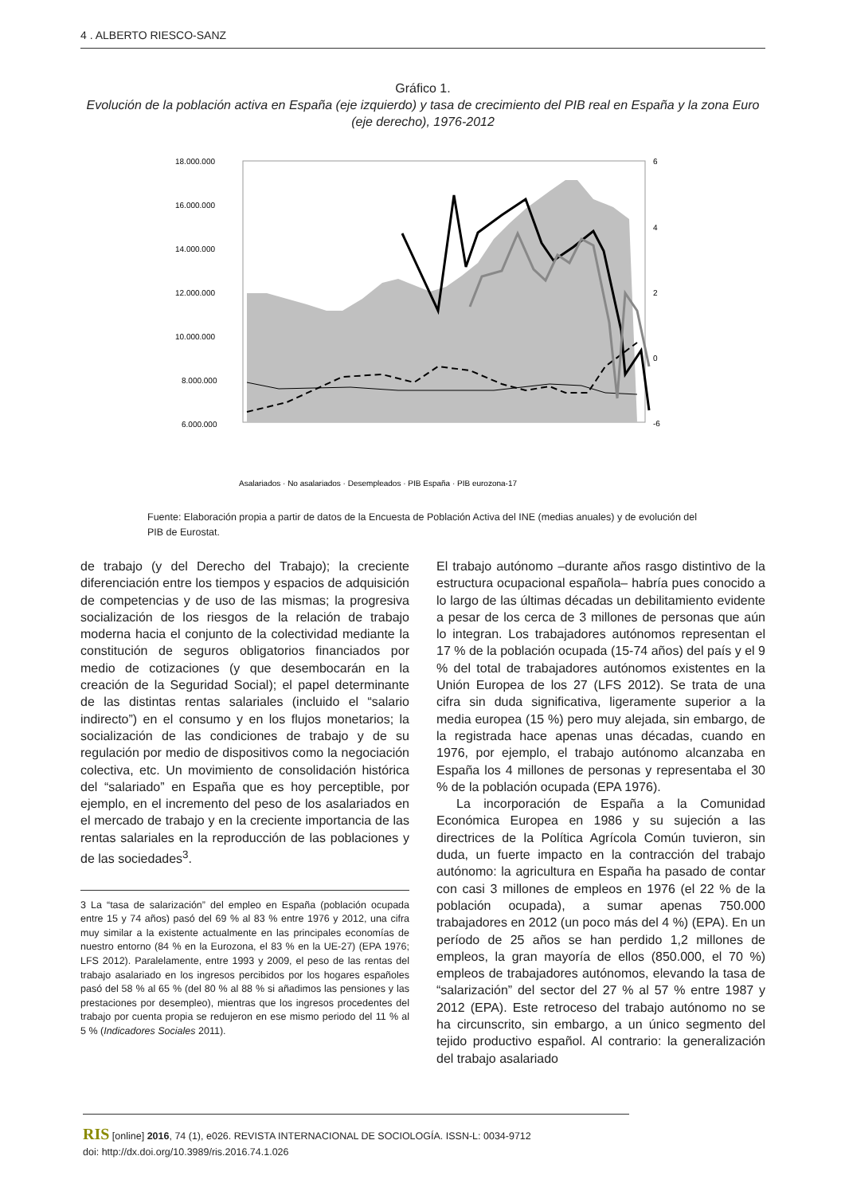4 . ALBERTO RIESCO-SANZ
Gráfico 1.
Evolución de la población activa en España (eje izquierdo) y tasa de crecimiento del PIB real en España y la zona Euro (eje derecho), 1976-2012
18.000.000
16.000.000
14.000.000
12.000.000
10.000.000
8.000.000
6.000.000
6
4
2
0
-6
Asalariados · No asalariados · Desempleados · PIB España · PIB eurozona-17
Fuente: Elaboración propia a partir de datos de la Encuesta de Población Activa del INE (medias anuales) y de evolución del PIB de Eurostat.
de trabajo (y del Derecho del Trabajo); la creciente diferenciación entre los tiempos y espacios de adquisición de competencias y de uso de las mismas; la progresiva socialización de los riesgos de la relación de trabajo moderna hacia el conjunto de la colectividad mediante la constitución de seguros obligatorios financiados por medio de cotizaciones (y que desembocarán en la creación de la Seguridad Social); el papel determinante de las distintas rentas salariales (incluido el “salario indirecto”) en el consumo y en los flujos monetarios; la socialización de las condiciones de trabajo y de su regulación por medio de dispositivos como la negociación colectiva, etc. Un movimiento de consolidación histórica del “salariado” en España que es hoy perceptible, por ejemplo, en el incremento del peso de los asalariados en el mercado de trabajo y en la creciente importancia de las rentas salariales en la reproducción de las poblaciones y de las sociedades<sup>3</sup>.
3 La “tasa de salarización” del empleo en España (población ocupada entre 15 y 74 años) pasó del 69 % al 83 % entre 1976 y 2012, una cifra muy similar a la existente actualmente en las principales economías de nuestro entorno (84 % en la Eurozona, el 83 % en la UE-27) (EPA 1976; LFS 2012). Paralelamente, entre 1993 y 2009, el peso de las rentas del trabajo asalariado en los ingresos percibidos por los hogares españoles pasó del 58 % al 65 % (del 80 % al 88 % si añadimos las pensiones y las prestaciones por desempleo), mientras que los ingresos procedentes del trabajo por cuenta propia se redujeron en ese mismo periodo del 11 % al 5 % (Indicadores Sociales 2011).
El trabajo autónomo –durante años rasgo distintivo de la estructura ocupacional española– habría pues conocido a lo largo de las últimas décadas un debilitamiento evidente a pesar de los cerca de 3 millones de personas que aún lo integran. Los trabajadores autónomos representan el 17 % de la población ocupada (15-74 años) del país y el 9 % del total de trabajadores autónomos existentes en la Unión Europea de los 27 (LFS 2012). Se trata de una cifra sin duda significativa, ligeramente superior a la media europea (15 %) pero muy alejada, sin embargo, de la registrada hace apenas unas décadas, cuando en 1976, por ejemplo, el trabajo autónomo alcanzaba en España los 4 millones de personas y representaba el 30 % de la población ocupada (EPA 1976).
La incorporación de España a la Comunidad Económica Europea en 1986 y su sujeción a las directrices de la Política Agrícola Común tuvieron, sin duda, un fuerte impacto en la contracción del trabajo autónomo: la agricultura en España ha pasado de contar con casi 3 millones de empleos en 1976 (el 22 % de la población ocupada), a sumar apenas 750.000 trabajadores en 2012 (un poco más del 4 %) (EPA). En un período de 25 años se han perdido 1,2 millones de empleos, la gran mayoría de ellos (850.000, el 70 %) empleos de trabajadores autónomos, elevando la tasa de “salarización” del sector del 27 % al 57 % entre 1987 y 2012 (EPA). Este retroceso del trabajo autónomo no se ha circunscrito, sin embargo, a un único segmento del tejido productivo español. Al contrario: la generalización del trabajo asalariado
RIS [online] 2016, 74 (1), e026. REVISTA INTERNACIONAL DE SOCIOLOGÍA. ISSN-L: 0034-9712
doi: http://dx.doi.org/10.3989/ris.2016.74.1.026